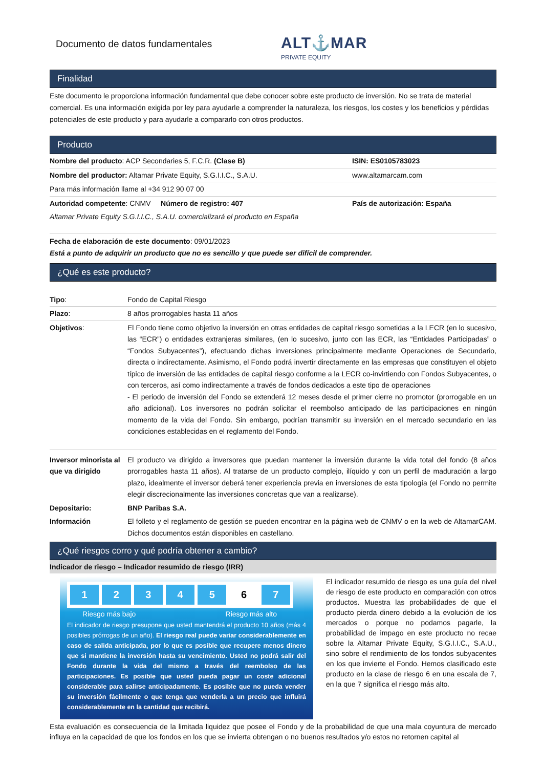Documento de datos fundamentales
ALT⚓MAR
PRIVATE EQUITY
Finalidad
Este documento le proporciona información fundamental que debe conocer sobre este producto de inversión. No se trata de material comercial. Es una información exigida por ley para ayudarle a comprender la naturaleza, los riesgos, los costes y los beneficios y pérdidas potenciales de este producto y para ayudarle a compararlo con otros productos.
Producto
| Nombre del producto : ACP Secondaries 5, F.C.R. (Clase B) | ISIN: ES0105783023 |
| Nombre del productor: Altamar Private Equity, S.G.I.I.C., S.A.U. | www.altamarcam.com |
| Para más información llame al +34 912 90 07 00 | |
| Autoridad competente : CNMV Número de registro: 407 | País de autorización: España |
| Altamar Private Equity S.G.I.I.C., S.A.U. comercializará el producto en España | |
Fecha de elaboración de este documento: 09/01/2023
Está a punto de adquirir un producto que no es sencillo y que puede ser difícil de comprender.
¿Qué es este producto?
| Tipo : | Fondo de Capital Riesgo |
| Plazo : | 8 años prorrogables hasta 11 años |
| Objetivos : | El Fondo tiene como objetivo la inversión en otras entidades de capital riesgo sometidas a la LECR (en lo sucesivo, las “ECR”) o entidades extranjeras similares, (en lo sucesivo, junto con las ECR, las “Entidades Participadas” o “Fondos Subyacentes”), efectuando dichas inversiones principalmente mediante Operaciones de Secundario, directa o indirectamente. Asimismo, el Fondo podrá invertir directamente en las empresas que constituyen el objeto típico de inversión de las entidades de capital riesgo conforme a la LECR co-invirtiendo con Fondos Subyacentes, o con terceros, así como indirectamente a través de fondos dedicados a este tipo de operaciones - El periodo de inversión del Fondo se extenderá 12 meses desde el primer cierre no promotor (prorrogable en un año adicional). Los inversores no podrán solicitar el reembolso anticipado de las participaciones en ningún momento de la vida del Fondo. Sin embargo, podrían transmitir su inversión en el mercado secundario en las condiciones establecidas en el reglamento del Fondo. |
| Inversor minorista al que va dirigido | El producto va dirigido a inversores que puedan mantener la inversión durante la vida total del fondo (8 años prorrogables hasta 11 años). Al tratarse de un producto complejo, ilíquido y con un perfil de maduración a largo plazo, idealmente el inversor deberá tener experiencia previa en inversiones de esta tipología (el Fondo no permite elegir discrecionalmente las inversiones concretas que van a realizarse). |
| Depositario: | BNP Paribas S.A. |
| Información | El folleto y el reglamento de gestión se pueden encontrar en la página web de CNMV o en la web de AltamarCAM. Dichos documentos están disponibles en castellano. |
¿Qué riesgos corro y qué podría obtener a cambio?
Indicador de riesgo – Indicador resumido de riesgo (IRR)
1 2 3 4 5 6 7
Riesgo más bajo Riesgo más alto
El indicador de riesgo presupone que usted mantendrá el producto 10 años (más 4 posibles prórrogas de un año). El riesgo real puede variar considerablemente en caso de salida anticipada, por lo que es posible que recupere menos dinero que si mantiene la inversión hasta su vencimiento. Usted no podrá salir del Fondo durante la vida del mismo a través del reembolso de las participaciones. Es posible que usted pueda pagar un coste adicional considerable para salirse anticipadamente. Es posible que no pueda vender su inversión fácilmente o que tenga que venderla a un precio que influirá considerablemente en la cantidad que recibirá.
El indicador resumido de riesgo es una guía del nivel de riesgo de este producto en comparación con otros productos. Muestra las probabilidades de que el producto pierda dinero debido a la evolución de los mercados o porque no podamos pagarle, la probabilidad de impago en este producto no recae sobre la Altamar Private Equity, S.G.I.I.C., S.A.U., sino sobre el rendimiento de los fondos subyacentes en los que invierte el Fondo. Hemos clasificado este producto en la clase de riesgo 6 en una escala de 7, en la que 7 significa el riesgo más alto.
Esta evaluación es consecuencia de la limitada liquidez que posee el Fondo y de la probabilidad de que una mala coyuntura de mercado influya en la capacidad de que los fondos en los que se invierta obtengan o no buenos resultados y/o estos no retornen capital al